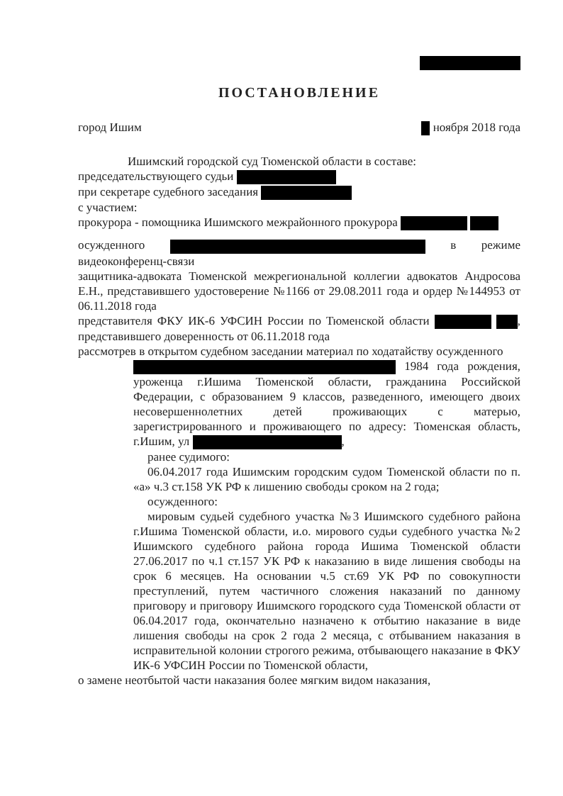ПОСТАНОВЛЕНИЕ
город Ишим ноября 2018 года
Ишимский городской суд Тюменской области в составе:
председательствующего судьи
при секретаре судебного заседания
с участием:
прокурора - помощника Ишимского межрайонного прокурора
осужденного в режиме видеоконференц-связи
защитника-адвоката Тюменской межрегиональной коллегии адвокатов Андросова Е.Н., представившего удостоверение №1166 от 29.08.2011 года и ордер №144953 от 06.11.2018 года
представителя ФКУ ИК-6 УФСИН России по Тюменской области , представившего доверенность от 06.11.2018 года
рассмотрев в открытом судебном заседании материал по ходатайству осужденного
1984 года рождения, уроженца г.Ишима Тюменской области, гражданина Российской Федерации, с образованием 9 классов, разведенного, имеющего двоих несовершеннолетних детей проживающих с матерью, зарегистрированного и проживающего по адресу: Тюменская область, г.Ишим, ул ,
ранее судимого:
06.04.2017 года Ишимским городским судом Тюменской области по п. «а» ч.3 ст.158 УК РФ к лишению свободы сроком на 2 года;
осужденного:
мировым судьей судебного участка №3 Ишимского судебного района г.Ишима Тюменской области, и.о. мирового судьи судебного участка №2 Ишимского судебного района города Ишима Тюменской области 27.06.2017 по ч.1 ст.157 УК РФ к наказанию в виде лишения свободы на срок 6 месяцев. На основании ч.5 ст.69 УК РФ по совокупности преступлений, путем частичного сложения наказаний по данному приговору и приговору Ишимского городского суда Тюменской области от 06.04.2017 года, окончательно назначено к отбытию наказание в виде лишения свободы на срок 2 года 2 месяца, с отбыванием наказания в исправительной колонии строгого режима, отбывающего наказание в ФКУ ИК-6 УФСИН России по Тюменской области,
о замене неотбытой части наказания более мягким видом наказания,